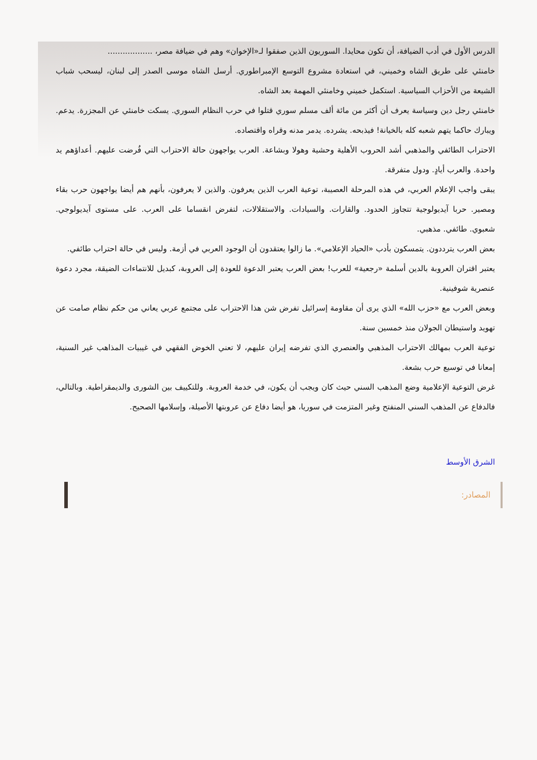الدرس الأول في أدب الضيافة، أن تكون محايدا. السوريون الذين صفقوا لـ«الإخوان» وهم في ضيافة مصر، ..................
خامنئي على طريق الشاه وخميني، في استعادة مشروع التوسع الإمبراطوري. أرسل الشاه موسى الصدر إلى لبنان، ليسحب شباب الشيعة من الأحزاب السياسية. استكمل خميني وخامنئي المهمة بعد الشاه.
خامنئي رجل دين وسياسة يعرف أن أكثر من مائة ألف مسلم سوري قتلوا في حرب النظام السوري. يسكت خامنئي عن المجزرة. يدعم. ويبارك حاكما يتهم شعبه كله بالخيانة! فيذبحه. يشرده. يدمر مدنه وقراه واقتصاده.
الاحتراب الطائفي والمذهبي أشد الحروب الأهلية وحشية وهولا وبشاعة. العرب يواجهون حالة الاحتراب التي فُرضت عليهم. أعداؤهم يد واحدة. والعرب أيادٍ. ودول متفرقة.
يبقى واجب الإعلام العربي، في هذه المرحلة العصيبة، توعية العرب الذين يعرفون. والذين لا يعرفون، بأنهم هم أيضا يواجهون حرب بقاء ومصير. حربا آيديولوجية تتجاوز الحدود. والقارات. والسيادات. والاستقلالات، لتفرض انقساما على العرب. على مستوى آيديولوجي. شعبوي. طائفي. مذهبي.
بعض العرب يترددون. يتمسكون بأدب «الحياد الإعلامي». ما زالوا يعتقدون أن الوجود العربي في أزمة. وليس في حالة احتراب طائفي.
يعتبر اقتران العروبة بالدين أسلمة «رجعية» للعرب! بعض العرب يعتبر الدعوة للعودة إلى العروبة، كبديل للانتماءات الضيقة، مجرد دعوة عنصرية شوفينية.
وبعض العرب مع «حزب الله» الذي يرى أن مقاومة إسرائيل تفرض شن هذا الاحتراب على مجتمع عربي يعاني من حكم نظام صامت عن تهويد واستيطان الجولان منذ خمسين سنة.
توعية العرب بمهالك الاحتراب المذهبي والعنصري الذي تفرضه إيران عليهم، لا تعني الخوض الفقهي في غيبيات المذاهب غير السنية، إمعانا في توسيع حرب بشعة.
غرض التوعية الإعلامية وضع المذهب السني حيث كان ويجب أن يكون، في خدمة العروبة. وللتكييف بين الشورى والديمقراطية. وبالتالي، فالدفاع عن المذهب السني المنفتح وغير المتزمت في سوريا، هو أيضا دفاع عن عروبتها الأصيلة، وإسلامها الصحيح.
الشرق الأوسط
المصادر: